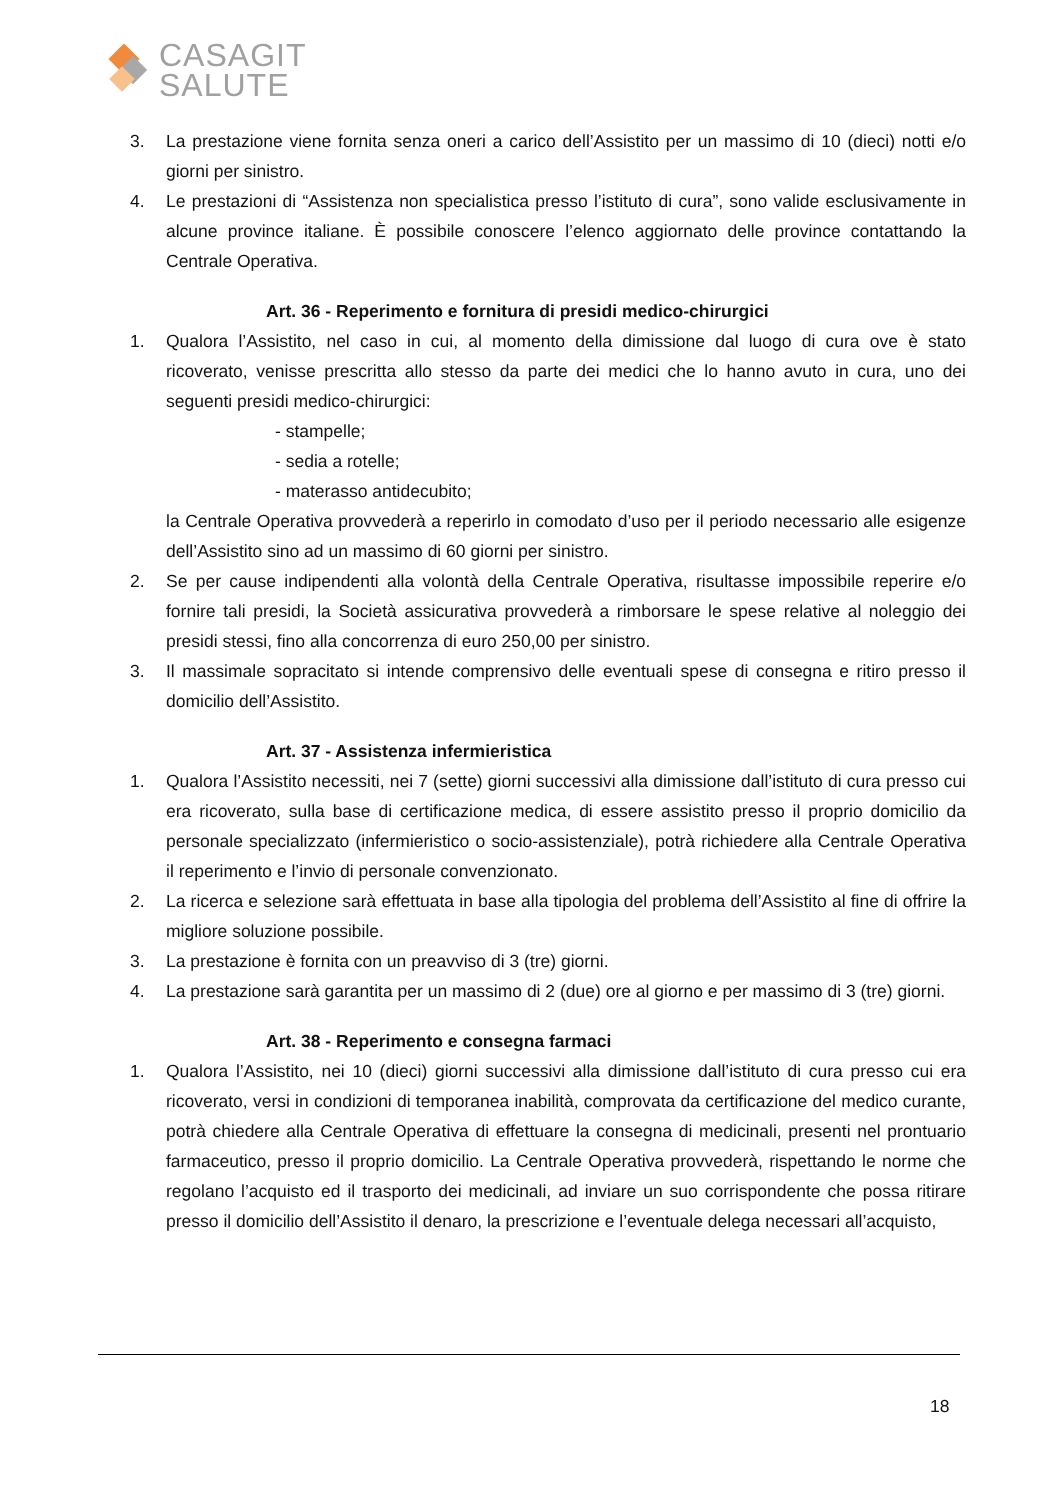CASAGIT
SALUTE
3. La prestazione viene fornita senza oneri a carico dell’Assistito per un massimo di 10 (dieci) notti e/o giorni per sinistro.
4. Le prestazioni di “Assistenza non specialistica presso l’istituto di cura”, sono valide esclusivamente in alcune province italiane. È possibile conoscere l’elenco aggiornato delle province contattando la Centrale Operativa.
Art. 36 - Reperimento e fornitura di presidi medico-chirurgici
1. Qualora l’Assistito, nel caso in cui, al momento della dimissione dal luogo di cura ove è stato ricoverato, venisse prescritta allo stesso da parte dei medici che lo hanno avuto in cura, uno dei seguenti presidi medico-chirurgici:
- stampelle;
- sedia a rotelle;
- materasso antidecubito;
la Centrale Operativa provvederà a reperirlo in comodato d’uso per il periodo necessario alle esigenze dell’Assistito sino ad un massimo di 60 giorni per sinistro.
2. Se per cause indipendenti alla volontà della Centrale Operativa, risultasse impossibile reperire e/o fornire tali presidi, la Società assicurativa provvederà a rimborsare le spese relative al noleggio dei presidi stessi, fino alla concorrenza di euro 250,00 per sinistro.
3. Il massimale sopracitato si intende comprensivo delle eventuali spese di consegna e ritiro presso il domicilio dell’Assistito.
Art. 37 - Assistenza infermieristica
1. Qualora l’Assistito necessiti, nei 7 (sette) giorni successivi alla dimissione dall’istituto di cura presso cui era ricoverato, sulla base di certificazione medica, di essere assistito presso il proprio domicilio da personale specializzato (infermieristico o socio-assistenziale), potrà richiedere alla Centrale Operativa il reperimento e l’invio di personale convenzionato.
2. La ricerca e selezione sarà effettuata in base alla tipologia del problema dell’Assistito al fine di offrire la migliore soluzione possibile.
3. La prestazione è fornita con un preavviso di 3 (tre) giorni.
4. La prestazione sarà garantita per un massimo di 2 (due) ore al giorno e per massimo di 3 (tre) giorni.
Art. 38 - Reperimento e consegna farmaci
1. Qualora l’Assistito, nei 10 (dieci) giorni successivi alla dimissione dall’istituto di cura presso cui era ricoverato, versi in condizioni di temporanea inabilità, comprovata da certificazione del medico curante, potrà chiedere alla Centrale Operativa di effettuare la consegna di medicinali, presenti nel prontuario farmaceutico, presso il proprio domicilio. La Centrale Operativa provvederà, rispettando le norme che regolano l’acquisto ed il trasporto dei medicinali, ad inviare un suo corrispondente che possa ritirare presso il domicilio dell’Assistito il denaro, la prescrizione e l’eventuale delega necessari all’acquisto,
18